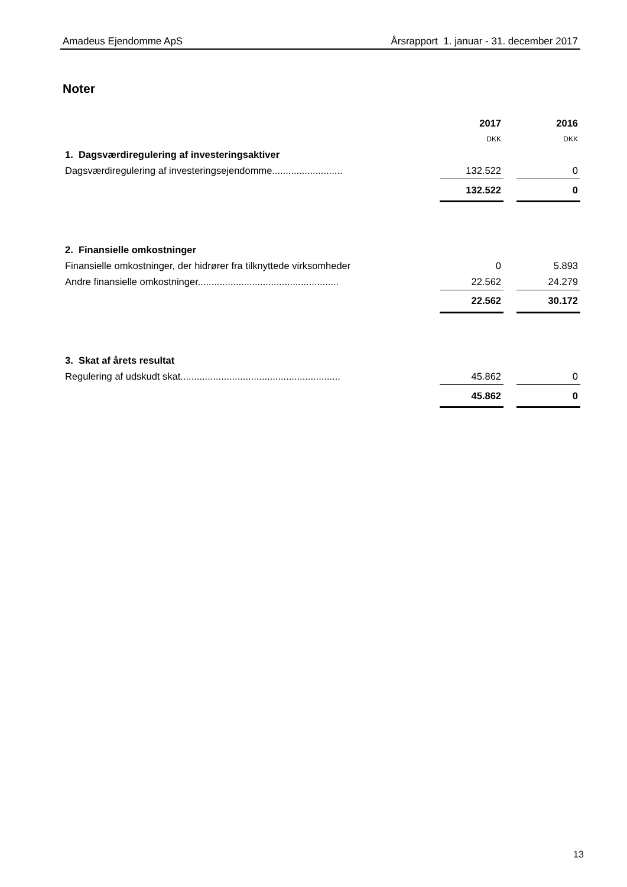Amadeus Ejendomme ApS Årsrapport 1. januar - 31. december 2017
Noter
| | 2017 | | 2016 |
| | DKK | | DKK |
| 1. Dagsværdiregulering af investeringsaktiver | | | |
| Dagsværdiregulering af investeringsejendomme.......................... | 132.522 | | 0 |
| | 132.522 | | 0 |
| 2. Finansielle omkostninger | | | |
| Finansielle omkostninger, der hidrører fra tilknyttede virksomheder | 0 | | 5.893 |
| Andre finansielle omkostninger.................................................... | 22.562 | | 24.279 |
| | 22.562 | | 30.172 |
| 3. Skat af årets resultat | | | |
| Regulering af udskudt skat........................................................... | 45.862 | | 0 |
| | 45.862 | | 0 |
13